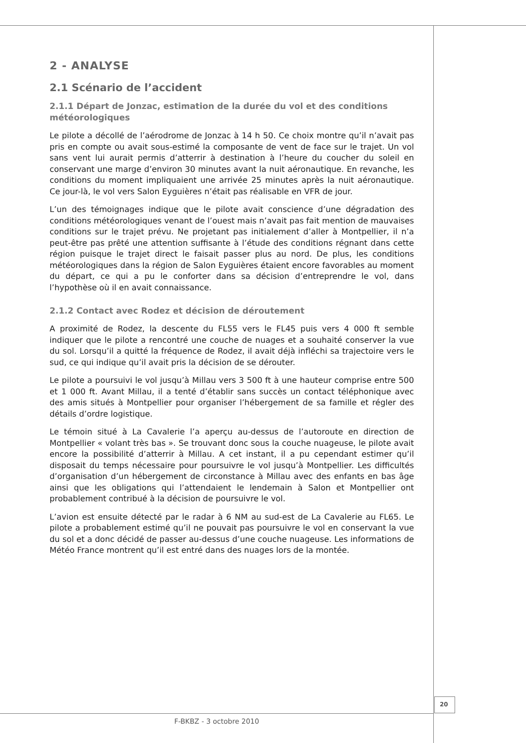2 - ANALYSE
2.1 Scénario de l’accident
2.1.1 Départ de Jonzac, estimation de la durée du vol et des conditions météorologiques
Le pilote a décollé de l’aérodrome de Jonzac à 14 h 50. Ce choix montre qu’il n’avait pas pris en compte ou avait sous-estimé la composante de vent de face sur le trajet. Un vol sans vent lui aurait permis d’atterrir à destination à l’heure du coucher du soleil en conservant une marge d’environ 30 minutes avant la nuit aéronautique. En revanche, les conditions du moment impliquaient une arrivée 25 minutes après la nuit aéronautique. Ce jour-là, le vol vers Salon Eyguières n’était pas réalisable en VFR de jour.
L’un des témoignages indique que le pilote avait conscience d’une dégradation des conditions météorologiques venant de l’ouest mais n’avait pas fait mention de mauvaises conditions sur le trajet prévu. Ne projetant pas initialement d’aller à Montpellier, il n’a peut-être pas prêté une attention suffisante à l’étude des conditions régnant dans cette région puisque le trajet direct le faisait passer plus au nord. De plus, les conditions météorologiques dans la région de Salon Eyguières étaient encore favorables au moment du départ, ce qui a pu le conforter dans sa décision d’entreprendre le vol, dans l’hypothèse où il en avait connaissance.
2.1.2 Contact avec Rodez et décision de déroutement
A proximité de Rodez, la descente du FL55 vers le FL45 puis vers 4 000 ft semble indiquer que le pilote a rencontré une couche de nuages et a souhaité conserver la vue du sol. Lorsqu’il a quitté la fréquence de Rodez, il avait déjà infléchi sa trajectoire vers le sud, ce qui indique qu’il avait pris la décision de se dérouter.
Le pilote a poursuivi le vol jusqu’à Millau vers 3 500 ft à une hauteur comprise entre 500 et 1 000 ft. Avant Millau, il a tenté d’établir sans succès un contact téléphonique avec des amis situés à Montpellier pour organiser l’hébergement de sa famille et régler des détails d’ordre logistique.
Le témoin situé à La Cavalerie l’a aperçu au-dessus de l’autoroute en direction de Montpellier « volant très bas ». Se trouvant donc sous la couche nuageuse, le pilote avait encore la possibilité d’atterrir à Millau. A cet instant, il a pu cependant estimer qu’il disposait du temps nécessaire pour poursuivre le vol jusqu’à Montpellier. Les difficultés d’organisation d’un hébergement de circonstance à Millau avec des enfants en bas âge ainsi que les obligations qui l’attendaient le lendemain à Salon et Montpellier ont probablement contribué à la décision de poursuivre le vol.
L’avion est ensuite détecté par le radar à 6 NM au sud-est de La Cavalerie au FL65. Le pilote a probablement estimé qu’il ne pouvait pas poursuivre le vol en conservant la vue du sol et a donc décidé de passer au-dessus d’une couche nuageuse. Les informations de Météo France montrent qu’il est entré dans des nuages lors de la montée.
20
F-BKBZ - 3 octobre 2010